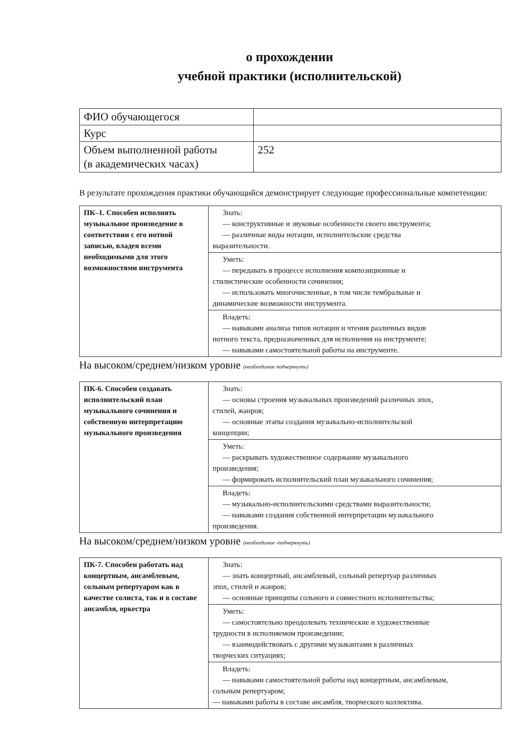о прохождении
учебной практики (исполнительской)
| ФИО обучающегося | |
| Курс | |
| Объем выполненной работы (в академических часах) | 252 |
В результате прохождения практики обучающийся демонстрирует следующие профессиональные компетенции:
| ПК–1. Способен исполнять музыкальное произведение в соответствии с его нотной записью, владея всеми необходимыми для этого возможностями инструмента | Знать: — конструктивные и звуковые особенности своего инструмента; — различные виды нотации, исполнительские средства выразительности. |
| | Уметь: — передавать в процессе исполнения композиционные и стилистические особенности сочинения; — использовать многочисленные, в том числе тембральные и динамические возможности инструмента. |
| | Владеть: — навыками анализа типов нотации и чтения различных видов нотного текста, предназначенных для исполнения на инструменте; — навыками самостоятельной работы на инструменте. |
На высоком/среднем/низком уровне (необходимое подчеркнуть)
| ПК-6. Способен создавать исполнительский план музыкального сочинения и собственную интерпретацию музыкального произведения | Знать: — основы строения музыкальных произведений различных эпох, стилей, жанров; — основные этапы создания музыкально-исполнительской концепции; |
| | Уметь: — раскрывать художественное содержание музыкального произведения; — формировать исполнительский план музыкального сочинения; |
| | Владеть: — музыкально-исполнительскими средствами выразительности; — навыками создания собственной интерпретации музыкального произведения. |
На высоком/среднем/низком уровне (необходимое -подчеркнуть)
| ПК-7. Способен работать над концертным, ансамблевым, сольным репертуаром как в качестве солиста, так и в составе ансамбля, оркестра | Знать: — знать концертный, ансамблевый, сольный репертуар различных эпох, стилей и жанров; — основные принципы сольного и совместного исполнительства; |
| | Уметь: — самостоятельно преодолевать технические и художественные трудности в исполняемом произведении; — взаимодействовать с другими музыкантами в различных творческих ситуациях; |
| | Владеть: — навыками самостоятельной работы над концертным, ансамблевым, сольным репертуаром; — навыками работы в составе ансамбля, творческого коллектива. |